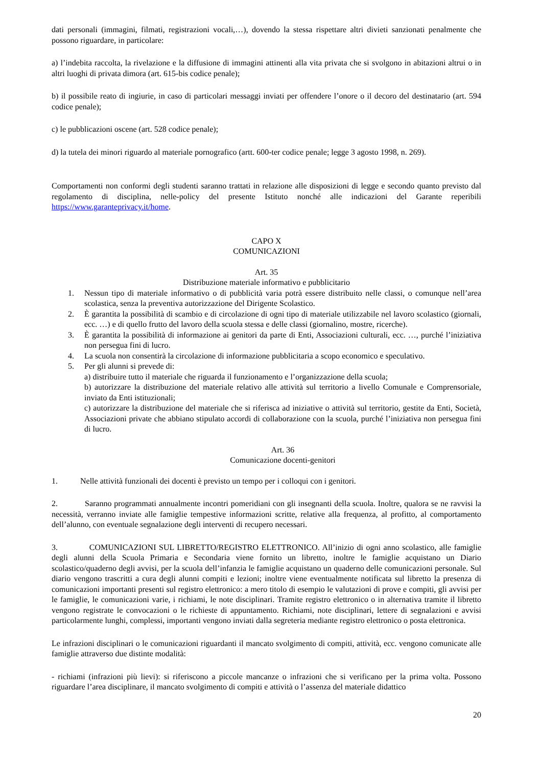dati personali (immagini, filmati, registrazioni vocali,…), dovendo la stessa rispettare altri divieti sanzionati penalmente che possono riguardare, in particolare:
a) l’indebita raccolta, la rivelazione e la diffusione di immagini attinenti alla vita privata che si svolgono in abitazioni altrui o in altri luoghi di privata dimora (art. 615-bis codice penale);
b) il possibile reato di ingiurie, in caso di particolari messaggi inviati per offendere l’onore o il decoro del destinatario (art. 594 codice penale);
c) le pubblicazioni oscene (art. 528 codice penale);
d) la tutela dei minori riguardo al materiale pornografico (artt. 600-ter codice penale; legge 3 agosto 1998, n. 269).
Comportamenti non conformi degli studenti saranno trattati in relazione alle disposizioni di legge e secondo quanto previsto dal regolamento di disciplina, nelle-policy del presente Istituto nonché alle indicazioni del Garante reperibili https://www.garanteprivacy.it/home.
CAPO X
COMUNICAZIONI
Art. 35
Distribuzione materiale informativo e pubblicitario
1. Nessun tipo di materiale informativo o di pubblicità varia potrà essere distribuito nelle classi, o comunque nell’area scolastica, senza la preventiva autorizzazione del Dirigente Scolastico.
2. È garantita la possibilità di scambio e di circolazione di ogni tipo di materiale utilizzabile nel lavoro scolastico (giornali, ecc. …) e di quello frutto del lavoro della scuola stessa e delle classi (giornalino, mostre, ricerche).
3. È garantita la possibilità di informazione ai genitori da parte di Enti, Associazioni culturali, ecc. …, purché l’iniziativa non persegua fini di lucro.
4. La scuola non consentirà la circolazione di informazione pubblicitaria a scopo economico e speculativo.
5. Per gli alunni si prevede di:
a) distribuire tutto il materiale che riguarda il funzionamento e l’organizzazione della scuola;
b) autorizzare la distribuzione del materiale relativo alle attività sul territorio a livello Comunale e Comprensoriale, inviato da Enti istituzionali;
c) autorizzare la distribuzione del materiale che si riferisca ad iniziative o attività sul territorio, gestite da Enti, Società, Associazioni private che abbiano stipulato accordi di collaborazione con la scuola, purché l’iniziativa non persegua fini di lucro.
Art. 36
Comunicazione docenti-genitori
1. Nelle attività funzionali dei docenti è previsto un tempo per i colloqui con i genitori.
2. Saranno programmati annualmente incontri pomeridiani con gli insegnanti della scuola. Inoltre, qualora se ne ravvisi la necessità, verranno inviate alle famiglie tempestive informazioni scritte, relative alla frequenza, al profitto, al comportamento dell’alunno, con eventuale segnalazione degli interventi di recupero necessari.
3. COMUNICAZIONI SUL LIBRETTO/REGISTRO ELETTRONICO. All’inizio di ogni anno scolastico, alle famiglie degli alunni della Scuola Primaria e Secondaria viene fornito un libretto, inoltre le famiglie acquistano un Diario scolastico/quaderno degli avvisi, per la scuola dell’infanzia le famiglie acquistano un quaderno delle comunicazioni personale. Sul diario vengono trascritti a cura degli alunni compiti e lezioni; inoltre viene eventualmente notificata sul libretto la presenza di comunicazioni importanti presenti sul registro elettronico: a mero titolo di esempio le valutazioni di prove e compiti, gli avvisi per le famiglie, le comunicazioni varie, i richiami, le note disciplinari. Tramite registro elettronico o in alternativa tramite il libretto vengono registrate le convocazioni o le richieste di appuntamento. Richiami, note disciplinari, lettere di segnalazioni e avvisi particolarmente lunghi, complessi, importanti vengono inviati dalla segreteria mediante registro elettronico o posta elettronica.
Le infrazioni disciplinari o le comunicazioni riguardanti il mancato svolgimento di compiti, attività, ecc. vengono comunicate alle famiglie attraverso due distinte modalità:
- richiami (infrazioni più lievi): si riferiscono a piccole mancanze o infrazioni che si verificano per la prima volta. Possono riguardare l’area disciplinare, il mancato svolgimento di compiti e attività o l’assenza del materiale didattico
20